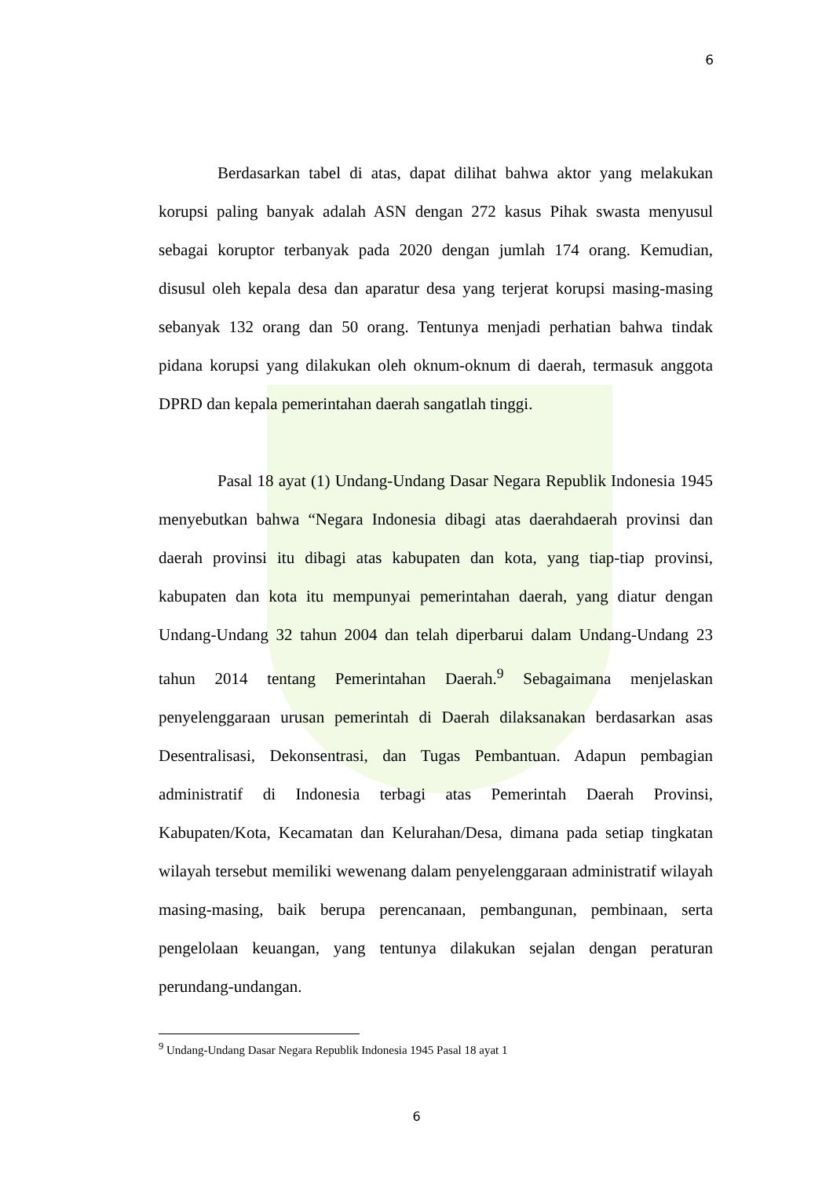6
Berdasarkan tabel di atas, dapat dilihat bahwa aktor yang melakukan korupsi paling banyak adalah ASN dengan 272 kasus Pihak swasta menyusul sebagai koruptor terbanyak pada 2020 dengan jumlah 174 orang. Kemudian, disusul oleh kepala desa dan aparatur desa yang terjerat korupsi masing-masing sebanyak 132 orang dan 50 orang. Tentunya menjadi perhatian bahwa tindak pidana korupsi yang dilakukan oleh oknum-oknum di daerah, termasuk anggota DPRD dan kepala pemerintahan daerah sangatlah tinggi.
Pasal 18 ayat (1) Undang-Undang Dasar Negara Republik Indonesia 1945 menyebutkan bahwa “Negara Indonesia dibagi atas daerahdaerah provinsi dan daerah provinsi itu dibagi atas kabupaten dan kota, yang tiap-tiap provinsi, kabupaten dan kota itu mempunyai pemerintahan daerah, yang diatur dengan Undang-Undang 32 tahun 2004 dan telah diperbarui dalam Undang-Undang 23 tahun 2014 tentang Pemerintahan Daerah.<sup>9</sup> Sebagaimana menjelaskan penyelenggaraan urusan pemerintah di Daerah dilaksanakan berdasarkan asas Desentralisasi, Dekonsentrasi, dan Tugas Pembantuan. Adapun pembagian administratif di Indonesia terbagi atas Pemerintah Daerah Provinsi, Kabupaten/Kota, Kecamatan dan Kelurahan/Desa, dimana pada setiap tingkatan wilayah tersebut memiliki wewenang dalam penyelenggaraan administratif wilayah masing-masing, baik berupa perencanaan, pembangunan, pembinaan, serta pengelolaan keuangan, yang tentunya dilakukan sejalan dengan peraturan perundang-undangan.
<sup>9</sup> Undang-Undang Dasar Negara Republik Indonesia 1945 Pasal 18 ayat 1
6